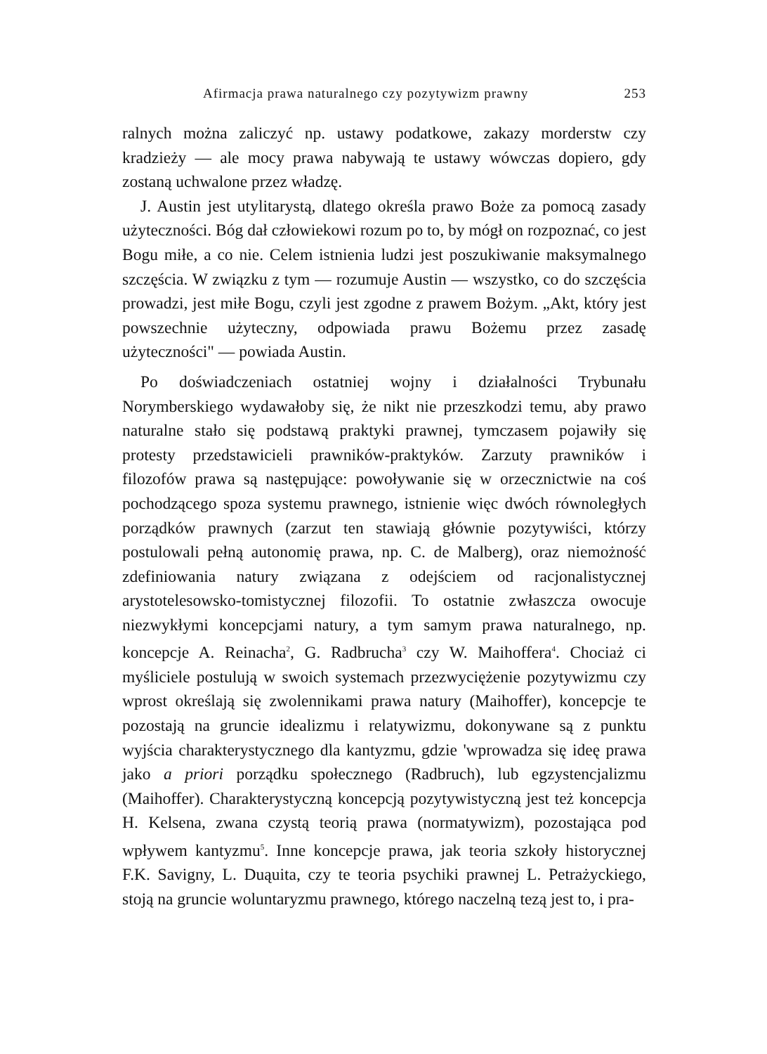Afirmacja prawa naturalnego czy pozytywizm prawny 253
ralnych można zaliczyć np. ustawy podatkowe, zakazy morderstw czy kradzieży — ale mocy prawa nabywają te ustawy wówczas dopiero, gdy zostaną uchwalone przez władzę.
J. Austin jest utylitarystą, dlatego określa prawo Boże za pomocą zasady użyteczności. Bóg dał człowiekowi rozum po to, by mógł on rozpoznać, co jest Bogu miłe, a co nie. Celem istnienia ludzi jest poszukiwanie maksymalnego szczęścia. W związku z tym — rozumuje Austin — wszystko, co do szczęścia prowadzi, jest miłe Bogu, czyli jest zgodne z prawem Bożym. „Akt, który jest powszechnie użyteczny, odpowiada prawu Bożemu przez zasadę użyteczności" — powiada Austin.
Po doświadczeniach ostatniej wojny i działalności Trybunału Norymberskiego wydawałoby się, że nikt nie przeszkodzi temu, aby prawo naturalne stało się podstawą praktyki prawnej, tymczasem pojawiły się protesty przedstawicieli prawników-praktyków. Zarzuty prawników i filozofów prawa są następujące: powoływanie się w orzecznictwie na coś pochodzącego spoza systemu prawnego, istnienie więc dwóch równoległych porządków prawnych (zarzut ten stawiają głównie pozytywiści, którzy postulowali pełną autonomię prawa, np. C. de Malberg), oraz niemożność zdefiniowania natury związana z odejściem od racjonalistycznej arystotelesowsko-tomistycznej filozofii. To ostatnie zwłaszcza owocuje niezwykłymi koncepcjami natury, a tym samym prawa naturalnego, np. koncepcje A. Reinacha<sup>2</sup>, G. Radbrucha<sup>3</sup> czy W. Maihoffera<sup>4</sup>. Chociaż ci myśliciele postulują w swoich systemach przezwyciężenie pozytywizmu czy wprost określają się zwolennikami prawa natury (Maihoffer), koncepcje te pozostają na gruncie idealizmu i relatywizmu, dokonywane są z punktu wyjścia charakterystycznego dla kantyzmu, gdzie 'wprowadza się ideę prawa jako a priori porządku społecznego (Radbruch), lub egzystencjalizmu (Maihoffer). Charakterystyczną koncepcją pozytywistyczną jest też koncepcja H. Kelsena, zwana czystą teorią prawa (normatywizm), pozostająca pod wpływem kantyzmu<sup>5</sup>. Inne koncepcje prawa, jak teoria szkoły historycznej F.K. Savigny, L. Duąuita, czy te teoria psychiki prawnej L. Petrażyckiego, stoją na gruncie woluntaryzmu prawnego, którego naczelną tezą jest to, i pra-